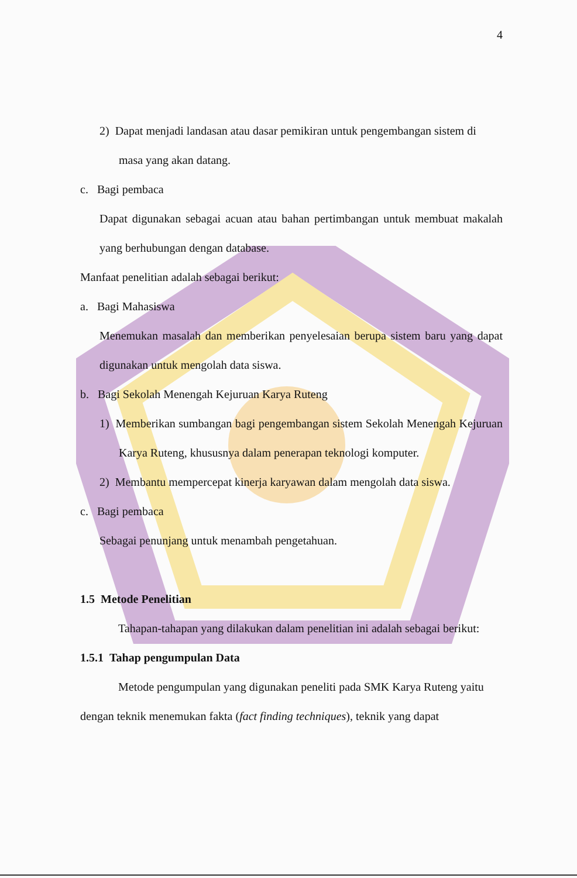4
2) Dapat menjadi landasan atau dasar pemikiran untuk pengembangan sistem di masa yang akan datang.
c. Bagi pembaca
Dapat digunakan sebagai acuan atau bahan pertimbangan untuk membuat makalah yang berhubungan dengan database.
Manfaat penelitian adalah sebagai berikut:
a. Bagi Mahasiswa
Menemukan masalah dan memberikan penyelesaian berupa sistem baru yang dapat digunakan untuk mengolah data siswa.
b. Bagi Sekolah Menengah Kejuruan Karya Ruteng
1) Memberikan sumbangan bagi pengembangan sistem Sekolah Menengah Kejuruan Karya Ruteng, khususnya dalam penerapan teknologi komputer.
2) Membantu mempercepat kinerja karyawan dalam mengolah data siswa.
c. Bagi pembaca
Sebagai penunjang untuk menambah pengetahuan.
1.5 Metode Penelitian
Tahapan-tahapan yang dilakukan dalam penelitian ini adalah sebagai berikut:
1.5.1 Tahap pengumpulan Data
Metode pengumpulan yang digunakan peneliti pada SMK Karya Ruteng yaitu dengan teknik menemukan fakta (fact finding techniques), teknik yang dapat